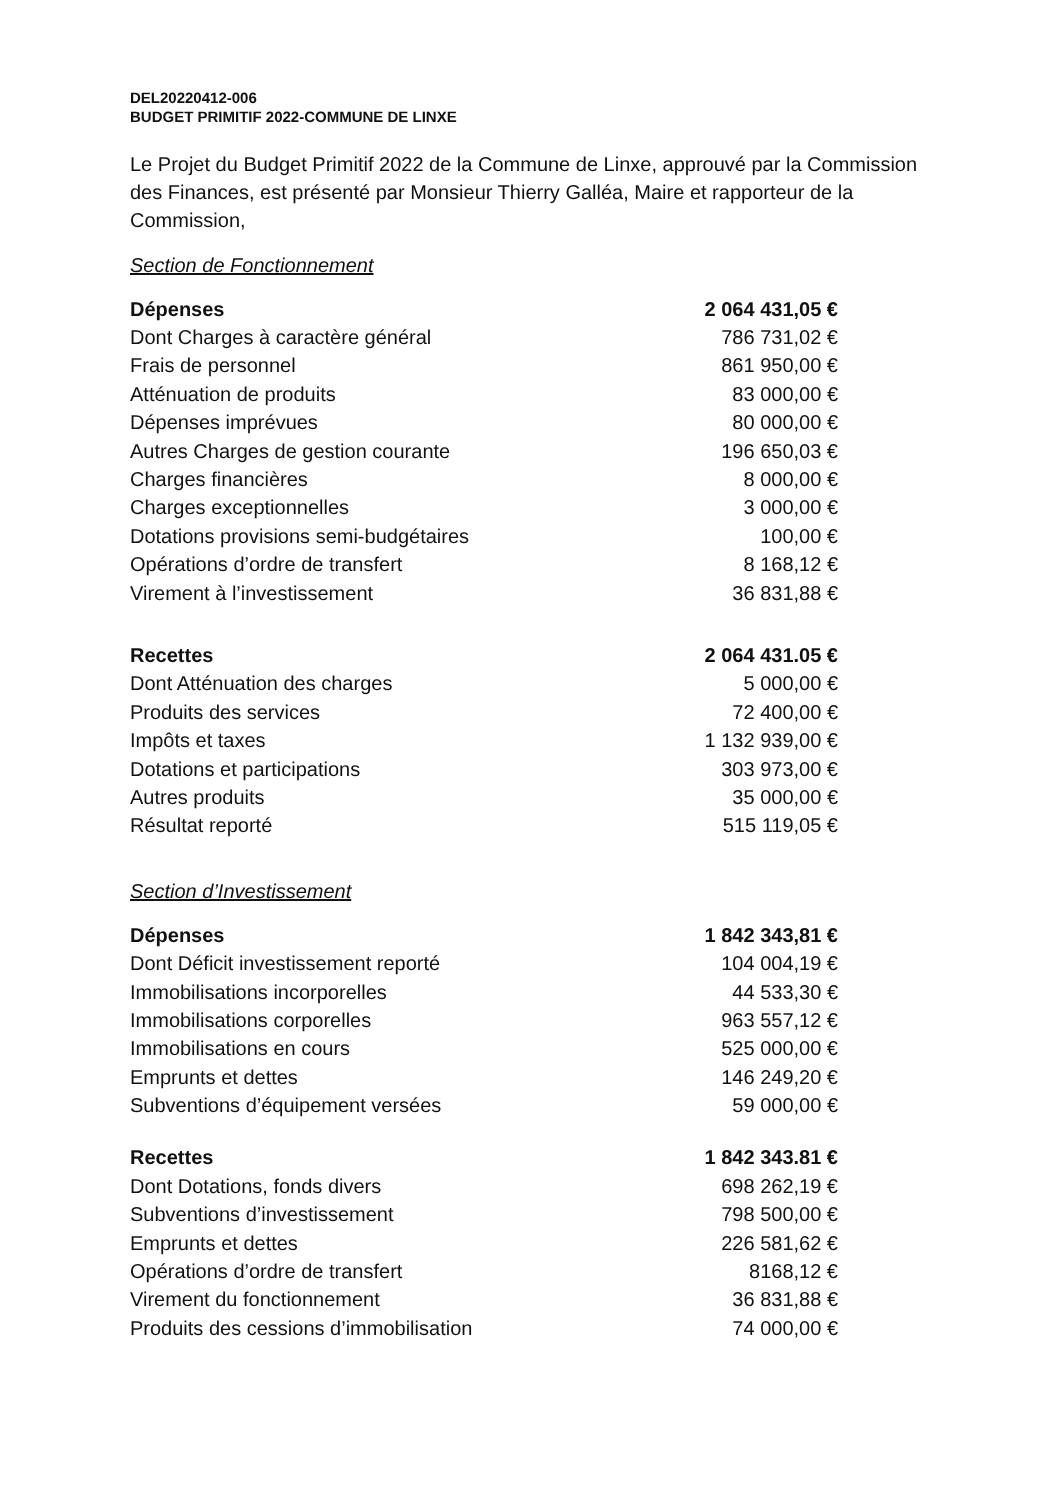DEL20220412-006
BUDGET PRIMITIF 2022-COMMUNE DE LINXE
Le Projet du Budget Primitif 2022 de la Commune de Linxe, approuvé par la Commission des Finances, est présenté par Monsieur Thierry Galléa, Maire et rapporteur de la Commission,
Section de Fonctionnement
| Dépenses | 2 064 431,05 € |
| --- | --- |
| Dont Charges à caractère général | 786 731,02 € |
| Frais de personnel | 861 950,00 € |
| Atténuation de produits | 83 000,00 € |
| Dépenses imprévues | 80 000,00 € |
| Autres Charges de gestion courante | 196 650,03 € |
| Charges financières | 8 000,00 € |
| Charges exceptionnelles | 3 000,00 € |
| Dotations provisions semi-budgétaires | 100,00 € |
| Opérations d’ordre de transfert | 8 168,12 € |
| Virement à l’investissement | 36 831,88 € |
| Recettes | 2 064 431.05 € |
| Dont Atténuation des charges | 5 000,00 € |
| Produits des services | 72 400,00 € |
| Impôts et taxes | 1 132 939,00 € |
| Dotations et participations | 303 973,00 € |
| Autres produits | 35 000,00 € |
| Résultat reporté | 515 119,05 € |
Section d’Investissement
| Dépenses | 1 842 343,81 € |
| --- | --- |
| Dont Déficit investissement reporté | 104 004,19 € |
| Immobilisations incorporelles | 44 533,30 € |
| Immobilisations corporelles | 963 557,12 € |
| Immobilisations en cours | 525 000,00 € |
| Emprunts et dettes | 146 249,20 € |
| Subventions d’équipement versées | 59 000,00 € |
| Recettes | 1 842 343.81 € |
| Dont Dotations, fonds divers | 698 262,19 € |
| Subventions d’investissement | 798 500,00 € |
| Emprunts et dettes | 226 581,62 € |
| Opérations d’ordre de transfert | 8168,12 € |
| Virement du fonctionnement | 36 831,88 € |
| Produits des cessions d’immobilisation | 74 000,00 € |